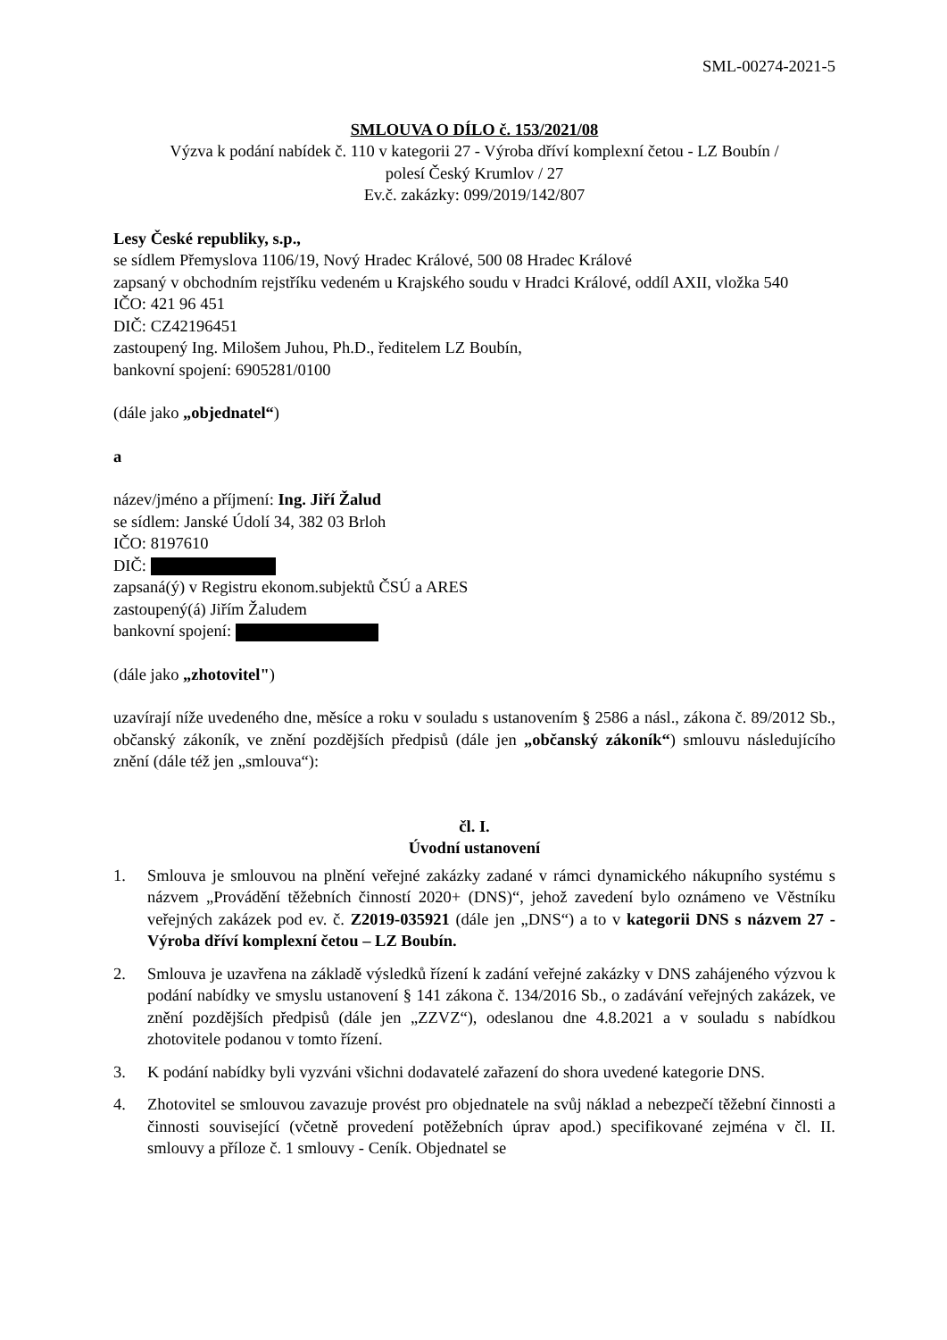SML-00274-2021-5
SMLOUVA O DÍLO č. 153/2021/08
Výzva k podání nabídek č. 110 v kategorii 27 - Výroba dříví komplexní četou - LZ Boubín /
polesí Český Krumlov / 27
Ev.č. zakázky: 099/2019/142/807
Lesy České republiky, s.p.,
se sídlem Přemyslova 1106/19, Nový Hradec Králové, 500 08 Hradec Králové
zapsaný v obchodním rejstříku vedeném u Krajského soudu v Hradci Králové, oddíl AXII, vložka 540
IČO: 421 96 451
DIČ: CZ42196451
zastoupený Ing. Milošem Juhou, Ph.D., ředitelem LZ Boubín,
bankovní spojení: 6905281/0100
(dále jako „objednatel“)
a
název/jméno a příjmení: Ing. Jiří Žalud
se sídlem: Janské Údolí 34, 382 03 Brloh
IČO: 8197610
DIČ:
zapsaná(ý) v Registru ekonom.subjektů ČSÚ a ARES
zastoupený(á) Jiřím Žaludem
bankovní spojení:
(dále jako „zhotovitel")
uzavírají níže uvedeného dne, měsíce a roku v souladu s ustanovením § 2586 a násl., zákona č. 89/2012 Sb., občanský zákoník, ve znění pozdějších předpisů (dále jen „občanský zákoník“) smlouvu následujícího znění (dále též jen „smlouva“):
čl. I.
Úvodní ustanovení
1. Smlouva je smlouvou na plnění veřejné zakázky zadané v rámci dynamického nákupního systému s názvem „Provádění těžebních činností 2020+ (DNS)“, jehož zavedení bylo oznámeno ve Věstníku veřejných zakázek pod ev. č. Z2019-035921 (dále jen „DNS“) a to v kategorii DNS s názvem 27 - Výroba dříví komplexní četou – LZ Boubín.
2. Smlouva je uzavřena na základě výsledků řízení k zadání veřejné zakázky v DNS zahájeného výzvou k podání nabídky ve smyslu ustanovení § 141 zákona č. 134/2016 Sb., o zadávání veřejných zakázek, ve znění pozdějších předpisů (dále jen „ZZVZ“), odeslanou dne 4.8.2021 a v souladu s nabídkou zhotovitele podanou v tomto řízení.
3. K podání nabídky byli vyzváni všichni dodavatelé zařazení do shora uvedené kategorie DNS.
4. Zhotovitel se smlouvou zavazuje provést pro objednatele na svůj náklad a nebezpečí těžební činnosti a činnosti související (včetně provedení potěžebních úprav apod.) specifikované zejména v čl. II. smlouvy a příloze č. 1 smlouvy - Ceník. Objednatel se